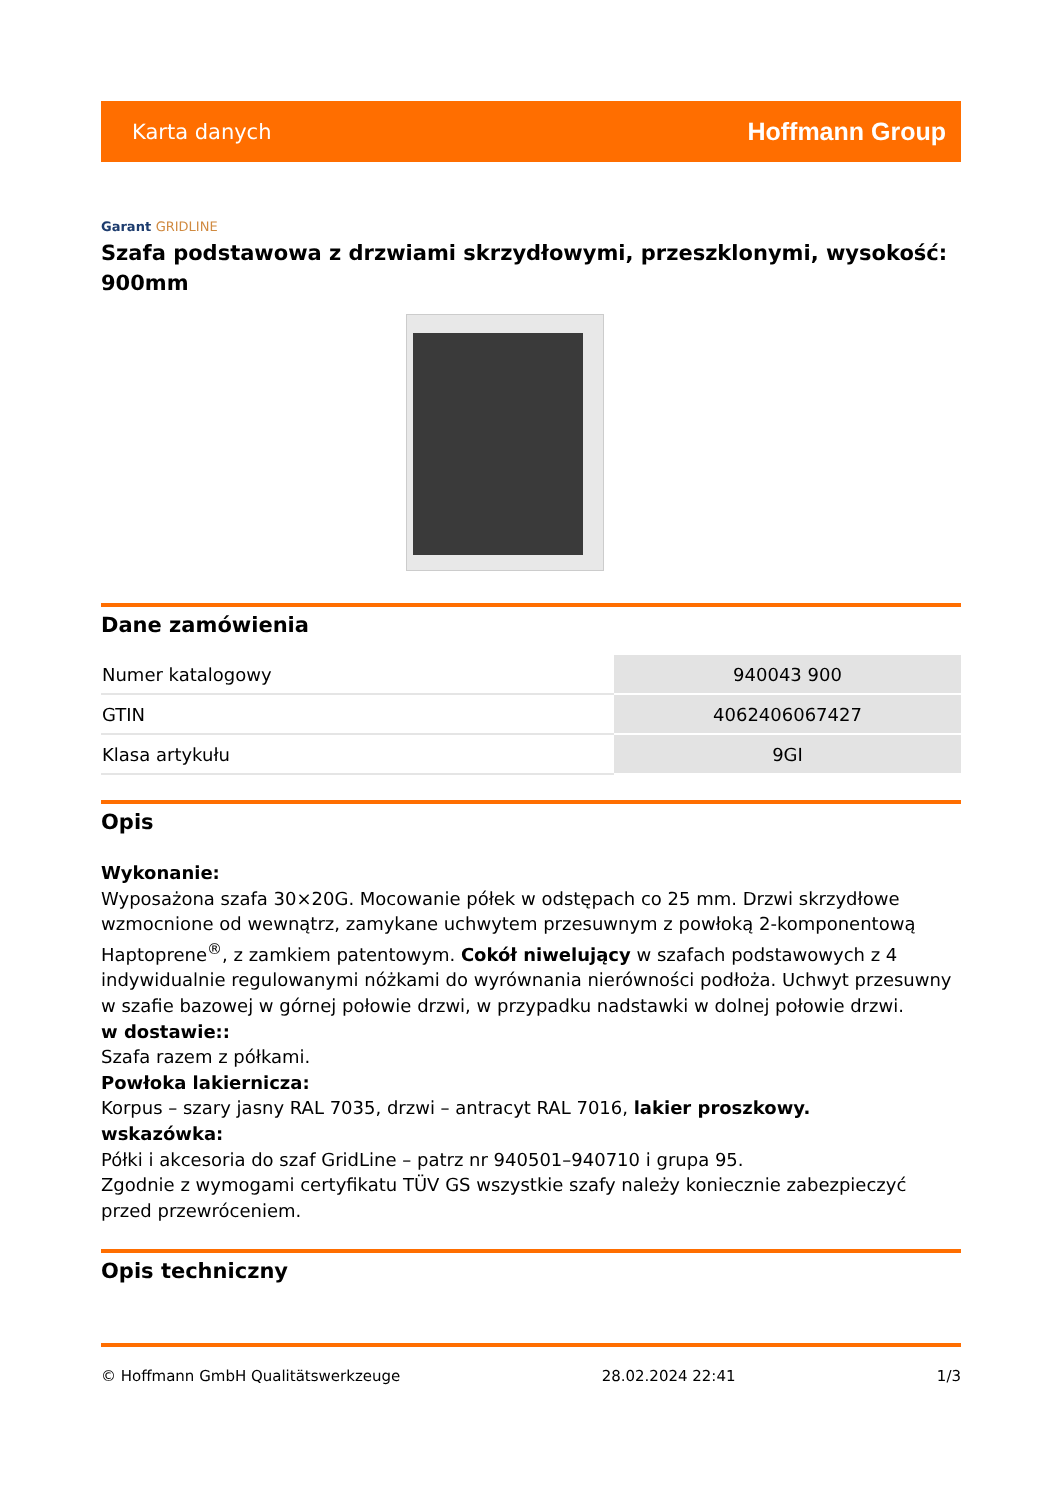Karta danych Hoffmann Group
Garant GRIDLINE
Szafa podstawowa z drzwiami skrzydłowymi, przeszklonymi, wysokość: 900mm
Dane zamówienia
| Numer katalogowy | 940043 900 |
| GTIN | 4062406067427 |
| Klasa artykułu | 9GI |
Opis
Wykonanie:
Wyposażona szafa 30×20G. Mocowanie półek w odstępach co 25 mm. Drzwi skrzydłowe wzmocnione od wewnątrz, zamykane uchwytem przesuwnym z powłoką 2-komponentową Haptoprene<sup>®</sup>, z zamkiem patentowym. Cokół niwelujący w szafach podstawowych z 4 indywidualnie regulowanymi nóżkami do wyrównania nierówności podłoża. Uchwyt przesuwny w szafie bazowej w górnej połowie drzwi, w przypadku nadstawki w dolnej połowie drzwi.
w dostawie::
Szafa razem z półkami.
Powłoka lakiernicza:
Korpus – szary jasny RAL 7035, drzwi – antracyt RAL 7016, lakier proszkowy.
wskazówka:
Półki i akcesoria do szaf GridLine – patrz nr 940501–940710 i grupa 95.
Zgodnie z wymogami certyfikatu TÜV GS wszystkie szafy należy koniecznie zabezpieczyć przed przewróceniem.
Opis techniczny
© Hoffmann GmbH Qualitätswerkzeuge 28.02.2024 22:41 1/3